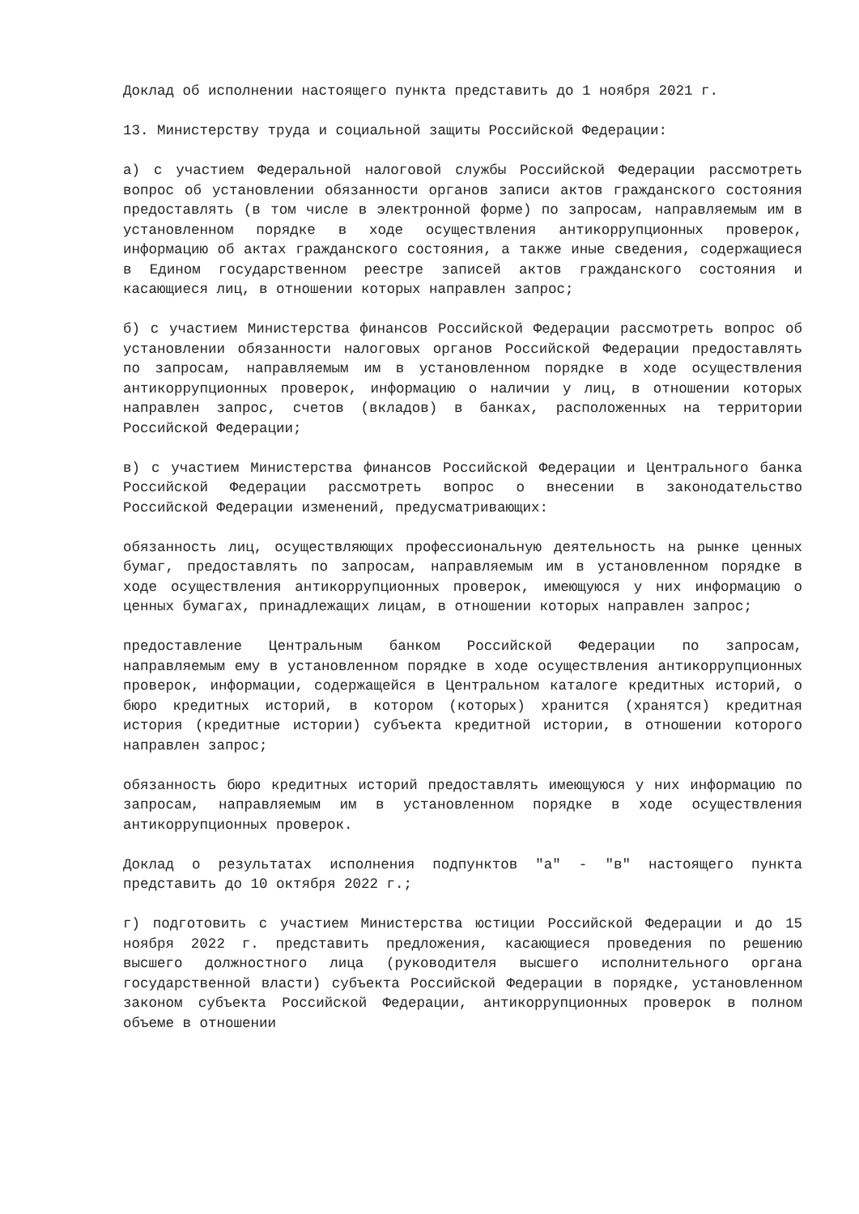Доклад об исполнении настоящего пункта представить до 1 ноября 2021 г.
13. Министерству труда и социальной защиты Российской Федерации:
а) с участием Федеральной налоговой службы Российской Федерации рассмотреть вопрос об установлении обязанности органов записи актов гражданского состояния предоставлять (в том числе в электронной форме) по запросам, направляемым им в установленном порядке в ходе осуществления антикоррупционных проверок, информацию об актах гражданского состояния, а также иные сведения, содержащиеся в Едином государственном реестре записей актов гражданского состояния и касающиеся лиц, в отношении которых направлен запрос;
б) с участием Министерства финансов Российской Федерации рассмотреть вопрос об установлении обязанности налоговых органов Российской Федерации предоставлять по запросам, направляемым им в установленном порядке в ходе осуществления антикоррупционных проверок, информацию о наличии у лиц, в отношении которых направлен запрос, счетов (вкладов) в банках, расположенных на территории Российской Федерации;
в) с участием Министерства финансов Российской Федерации и Центрального банка Российской Федерации рассмотреть вопрос о внесении в законодательство Российской Федерации изменений, предусматривающих:
обязанность лиц, осуществляющих профессиональную деятельность на рынке ценных бумаг, предоставлять по запросам, направляемым им в установленном порядке в ходе осуществления антикоррупционных проверок, имеющуюся у них информацию о ценных бумагах, принадлежащих лицам, в отношении которых направлен запрос;
предоставление Центральным банком Российской Федерации по запросам, направляемым ему в установленном порядке в ходе осуществления антикоррупционных проверок, информации, содержащейся в Центральном каталоге кредитных историй, о бюро кредитных историй, в котором (которых) хранится (хранятся) кредитная история (кредитные истории) субъекта кредитной истории, в отношении которого направлен запрос;
обязанность бюро кредитных историй предоставлять имеющуюся у них информацию по запросам, направляемым им в установленном порядке в ходе осуществления антикоррупционных проверок.
Доклад о результатах исполнения подпунктов "а" - "в" настоящего пункта представить до 10 октября 2022 г.;
г) подготовить с участием Министерства юстиции Российской Федерации и до 15 ноября 2022 г. представить предложения, касающиеся проведения по решению высшего должностного лица (руководителя высшего исполнительного органа государственной власти) субъекта Российской Федерации в порядке, установленном законом субъекта Российской Федерации, антикоррупционных проверок в полном объеме в отношении